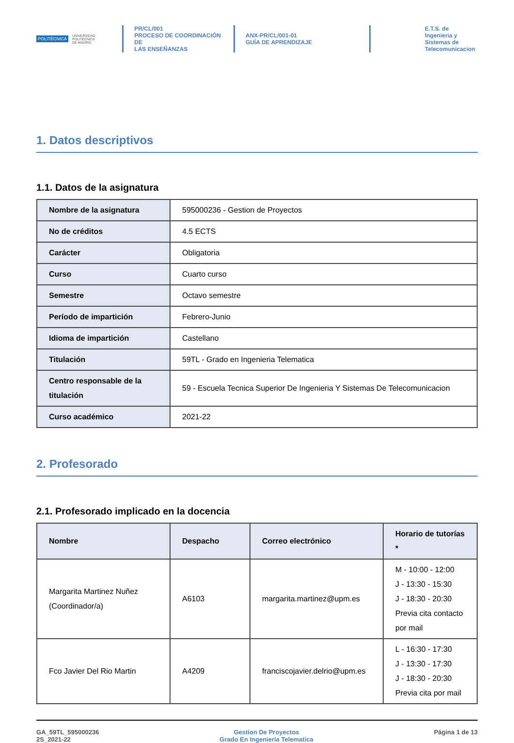POLITÉCNICA UNIVERSIDAD
POLITÉCNICA
DE MADRID
PR/CL/001
PROCESO DE COORDINACIÓN DE
LAS ENSEÑANZAS
ANX-PR/CL/001-01
GUÍA DE APRENDIZAJE
E.T.S. de Ingenieria y
Sistemas de
Telecomunicacion
1. Datos descriptivos
1.1. Datos de la asignatura
| Nombre de la asignatura | 595000236 - Gestion de Proyectos |
| No de créditos | 4.5 ECTS |
| Carácter | Obligatoria |
| Curso | Cuarto curso |
| Semestre | Octavo semestre |
| Período de impartición | Febrero-Junio |
| Idioma de impartición | Castellano |
| Titulación | 59TL - Grado en Ingenieria Telematica |
| Centro responsable de la titulación | 59 - Escuela Tecnica Superior De Ingenieria Y Sistemas De Telecomunicacion |
| Curso académico | 2021-22 |
2. Profesorado
2.1. Profesorado implicado en la docencia
| Nombre | Despacho | Correo electrónico | Horario de tutorías * |
| --- | --- | --- | --- |
| Margarita Martinez Nuñez (Coordinador/a) | A6103 | margarita.martinez@upm.es | M - 10:00 - 12:00 J - 13:30 - 15:30 J - 18:30 - 20:30 Previa cita contacto por mail |
| Fco Javier Del Rio Martin | A4209 | franciscojavier.delrio@upm.es | L - 16:30 - 17:30 J - 13:30 - 17:30 J - 18:30 - 20:30 Previa cita por mail |
GA_59TL_595000236
2S_2021-22
Gestion De Proyectos
Grado En Ingenieria Telematica
Página 1 de 13